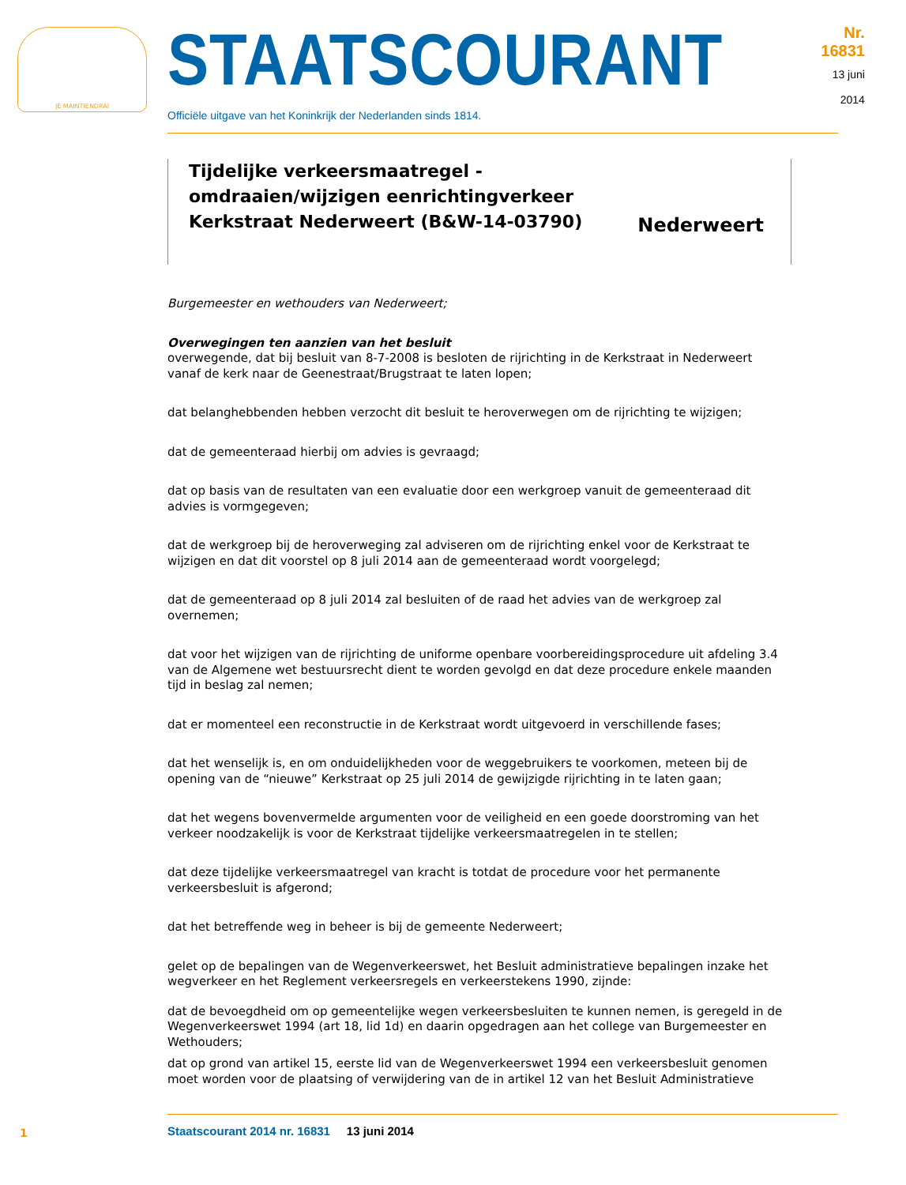JE MAINTIENDRAI
STAATSCOURANT
Nr. 16831
13 juni
2014
Officiële uitgave van het Koninkrijk der Nederlanden sinds 1814.
Tijdelijke verkeersmaatregel - omdraaien/wijzigen eenrichtingverkeer Kerkstraat Nederweert (B&W-14-03790)
Nederweert
Burgemeester en wethouders van Nederweert;
Overwegingen ten aanzien van het besluit
overwegende, dat bij besluit van 8-7-2008 is besloten de rijrichting in de Kerkstraat in Nederweert vanaf de kerk naar de Geenestraat/Brugstraat te laten lopen;
dat belanghebbenden hebben verzocht dit besluit te heroverwegen om de rijrichting te wijzigen;
dat de gemeenteraad hierbij om advies is gevraagd;
dat op basis van de resultaten van een evaluatie door een werkgroep vanuit de gemeenteraad dit advies is vormgegeven;
dat de werkgroep bij de heroverweging zal adviseren om de rijrichting enkel voor de Kerkstraat te wijzigen en dat dit voorstel op 8 juli 2014 aan de gemeenteraad wordt voorgelegd;
dat de gemeenteraad op 8 juli 2014 zal besluiten of de raad het advies van de werkgroep zal overnemen;
dat voor het wijzigen van de rijrichting de uniforme openbare voorbereidingsprocedure uit afdeling 3.4 van de Algemene wet bestuursrecht dient te worden gevolgd en dat deze procedure enkele maanden tijd in beslag zal nemen;
dat er momenteel een reconstructie in de Kerkstraat wordt uitgevoerd in verschillende fases;
dat het wenselijk is, en om onduidelijkheden voor de weggebruikers te voorkomen, meteen bij de opening van de “nieuwe” Kerkstraat op 25 juli 2014 de gewijzigde rijrichting in te laten gaan;
dat het wegens bovenvermelde argumenten voor de veiligheid en een goede doorstroming van het verkeer noodzakelijk is voor de Kerkstraat tijdelijke verkeersmaatregelen in te stellen;
dat deze tijdelijke verkeersmaatregel van kracht is totdat de procedure voor het permanente verkeersbesluit is afgerond;
dat het betreffende weg in beheer is bij de gemeente Nederweert;
gelet op de bepalingen van de Wegenverkeerswet, het Besluit administratieve bepalingen inzake het wegverkeer en het Reglement verkeersregels en verkeerstekens 1990, zijnde:
dat de bevoegdheid om op gemeentelijke wegen verkeersbesluiten te kunnen nemen, is geregeld in de Wegenverkeerswet 1994 (art 18, lid 1d) en daarin opgedragen aan het college van Burgemeester en Wethouders;
dat op grond van artikel 15, eerste lid van de Wegenverkeerswet 1994 een verkeersbesluit genomen moet worden voor de plaatsing of verwijdering van de in artikel 12 van het Besluit Administratieve
1
Staatscourant 2014 nr. 16831 13 juni 2014